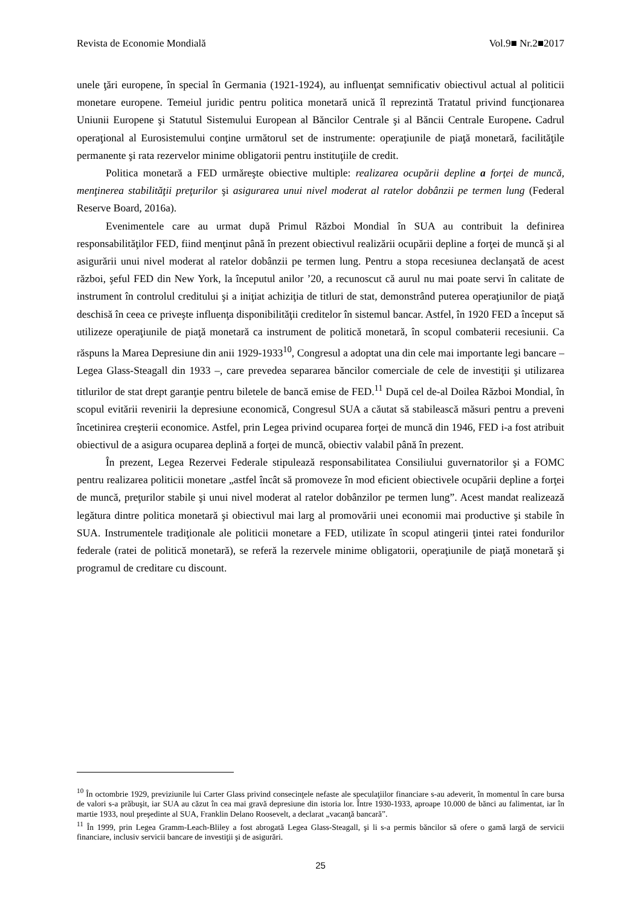Revista de Economie Mondială Vol.9■ Nr.2■2017
unele ţări europene, în special în Germania (1921-1924), au influenţat semnificativ obiectivul actual al politicii monetare europene. Temeiul juridic pentru politica monetară unică îl reprezintă Tratatul privind funcţionarea Uniunii Europene şi Statutul Sistemului European al Băncilor Centrale şi al Băncii Centrale Europene. Cadrul operaţional al Eurosistemului conţine următorul set de instrumente: operaţiunile de piaţă monetară, facilităţile permanente şi rata rezervelor minime obligatorii pentru instituţiile de credit.
Politica monetară a FED urmăreşte obiective multiple: realizarea ocupării depline a forței de muncă, menţinerea stabilităţii preţurilor şi asigurarea unui nivel moderat al ratelor dobânzii pe termen lung (Federal Reserve Board, 2016a).
Evenimentele care au urmat după Primul Război Mondial în SUA au contribuit la definirea responsabilităţilor FED, fiind menţinut până în prezent obiectivul realizării ocupării depline a forţei de muncă şi al asigurării unui nivel moderat al ratelor dobânzii pe termen lung. Pentru a stopa recesiunea declanşată de acest război, şeful FED din New York, la începutul anilor ’20, a recunoscut că aurul nu mai poate servi în calitate de instrument în controlul creditului şi a iniţiat achiziţia de titluri de stat, demonstrând puterea operaţiunilor de piaţă deschisă în ceea ce priveşte influenţa disponibilităţii creditelor în sistemul bancar. Astfel, în 1920 FED a început să utilizeze operaţiunile de piaţă monetară ca instrument de politică monetară, în scopul combaterii recesiunii. Ca răspuns la Marea Depresiune din anii 1929-1933<sup>10</sup>, Congresul a adoptat una din cele mai importante legi bancare – Legea Glass-Steagall din 1933 –, care prevedea separarea băncilor comerciale de cele de investiţii şi utilizarea titlurilor de stat drept garanţie pentru biletele de bancă emise de FED.<sup>11</sup> După cel de-al Doilea Război Mondial, în scopul evitării revenirii la depresiune economică, Congresul SUA a căutat să stabilească măsuri pentru a preveni încetinirea creşterii economice. Astfel, prin Legea privind ocuparea forţei de muncă din 1946, FED i-a fost atribuit obiectivul de a asigura ocuparea deplină a forţei de muncă, obiectiv valabil până în prezent.
În prezent, Legea Rezervei Federale stipulează responsabilitatea Consiliului guvernatorilor şi a FOMC pentru realizarea politicii monetare „astfel încât să promoveze în mod eficient obiectivele ocupării depline a forţei de muncă, preţurilor stabile şi unui nivel moderat al ratelor dobânzilor pe termen lung”. Acest mandat realizează legătura dintre politica monetară şi obiectivul mai larg al promovării unei economii mai productive şi stabile în SUA. Instrumentele tradiţionale ale politicii monetare a FED, utilizate în scopul atingerii ţintei ratei fondurilor federale (ratei de politică monetară), se referă la rezervele minime obligatorii, operaţiunile de piaţă monetară şi programul de creditare cu discount.
<sup>10</sup> În octombrie 1929, previziunile lui Carter Glass privind consecinţele nefaste ale speculaţiilor financiare s-au adeverit, în momentul în care bursa de valori s-a prăbuşit, iar SUA au căzut în cea mai gravă depresiune din istoria lor. Între 1930-1933, aproape 10.000 de bănci au falimentat, iar în martie 1933, noul preşedinte al SUA, Franklin Delano Roosevelt, a declarat „vacanţă bancară”.
<sup>11</sup> În 1999, prin Legea Gramm-Leach-Bliley a fost abrogată Legea Glass-Steagall, şi li s-a permis băncilor să ofere o gamă largă de servicii financiare, inclusiv servicii bancare de investiţii şi de asigurări.
25